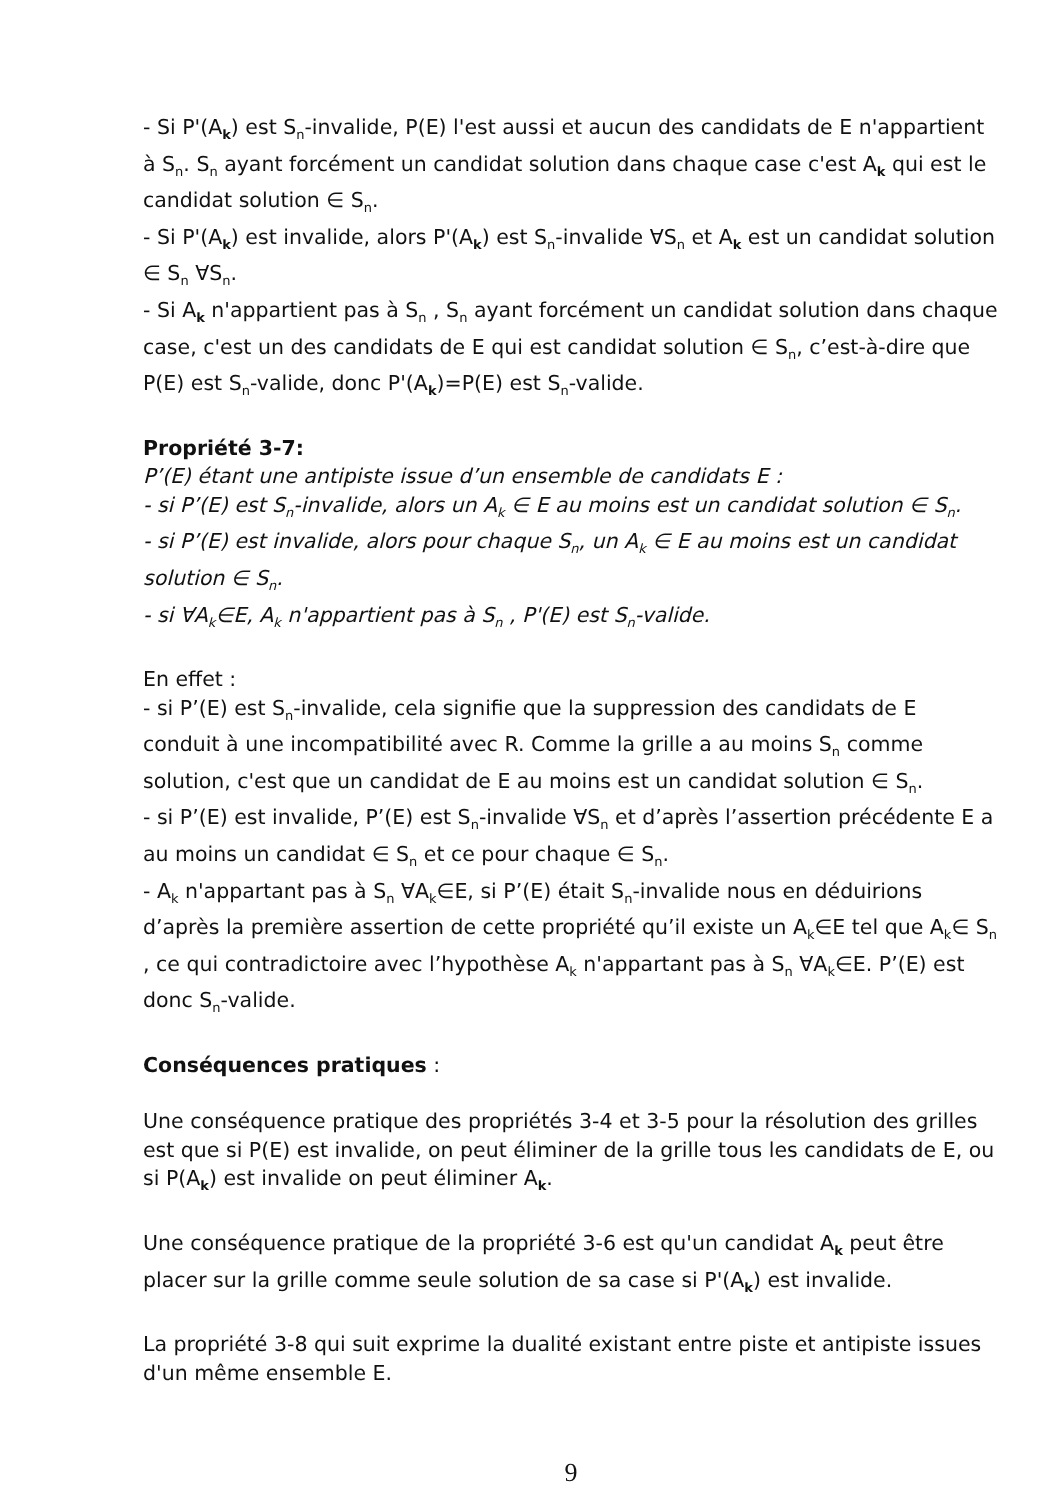- Si P'(A<sub>k</sub>) est S<sub>n</sub>-invalide, P(E) l'est aussi et aucun des candidats de E n'appartient à S<sub>n</sub>. S<sub>n</sub> ayant forcément un candidat solution dans chaque case c'est A<sub>k</sub> qui est le candidat solution ∈ S<sub>n</sub>.
- Si P'(A<sub>k</sub>) est invalide, alors P'(A<sub>k</sub>) est S<sub>n</sub>-invalide ∀S<sub>n</sub> et A<sub>k</sub> est un candidat solution ∈ S<sub>n</sub> ∀S<sub>n</sub>.
- Si A<sub>k</sub> n'appartient pas à S<sub>n</sub> , S<sub>n</sub> ayant forcément un candidat solution dans chaque case, c'est un des candidats de E qui est candidat solution ∈ S<sub>n</sub>, c’est-à-dire que P(E) est S<sub>n</sub>-valide, donc P'(A<sub>k</sub>)=P(E) est S<sub>n</sub>-valide.
Propriété 3-7:
P’(E) étant une antipiste issue d’un ensemble de candidats E :
- si P’(E) est S<sub>n</sub>-invalide, alors un A<sub>k</sub> ∈ E au moins est un candidat solution ∈ S<sub>n</sub>.
- si P’(E) est invalide, alors pour chaque S<sub>n</sub>, un A<sub>k</sub> ∈ E au moins est un candidat solution ∈ S<sub>n</sub>.
- si ∀A<sub>k</sub>∈E, A<sub>k</sub> n'appartient pas à S<sub>n</sub> , P'(E) est S<sub>n</sub>-valide.
En effet :
- si P’(E) est S<sub>n</sub>-invalide, cela signifie que la suppression des candidats de E conduit à une incompatibilité avec R. Comme la grille a au moins S<sub>n</sub> comme solution, c'est que un candidat de E au moins est un candidat solution ∈ S<sub>n</sub>.
- si P’(E) est invalide, P’(E) est S<sub>n</sub>-invalide ∀S<sub>n</sub> et d’après l’assertion précédente E a au moins un candidat ∈ S<sub>n</sub> et ce pour chaque ∈ S<sub>n</sub>.
- A<sub>k</sub> n'appartant pas à S<sub>n</sub> ∀A<sub>k</sub>∈E, si P’(E) était S<sub>n</sub>-invalide nous en déduirions d’après la première assertion de cette propriété qu’il existe un A<sub>k</sub>∈E tel que A<sub>k</sub>∈ S<sub>n</sub> , ce qui contradictoire avec l’hypothèse A<sub>k</sub> n'appartant pas à S<sub>n</sub> ∀A<sub>k</sub>∈E. P’(E) est donc S<sub>n</sub>-valide.
Conséquences pratiques :
Une conséquence pratique des propriétés 3-4 et 3-5 pour la résolution des grilles est que si P(E) est invalide, on peut éliminer de la grille tous les candidats de E, ou si P(A<sub>k</sub>) est invalide on peut éliminer A<sub>k</sub>.
Une conséquence pratique de la propriété 3-6 est qu'un candidat A<sub>k</sub> peut être placer sur la grille comme seule solution de sa case si P'(A<sub>k</sub>) est invalide.
La propriété 3-8 qui suit exprime la dualité existant entre piste et antipiste issues d'un même ensemble E.
9